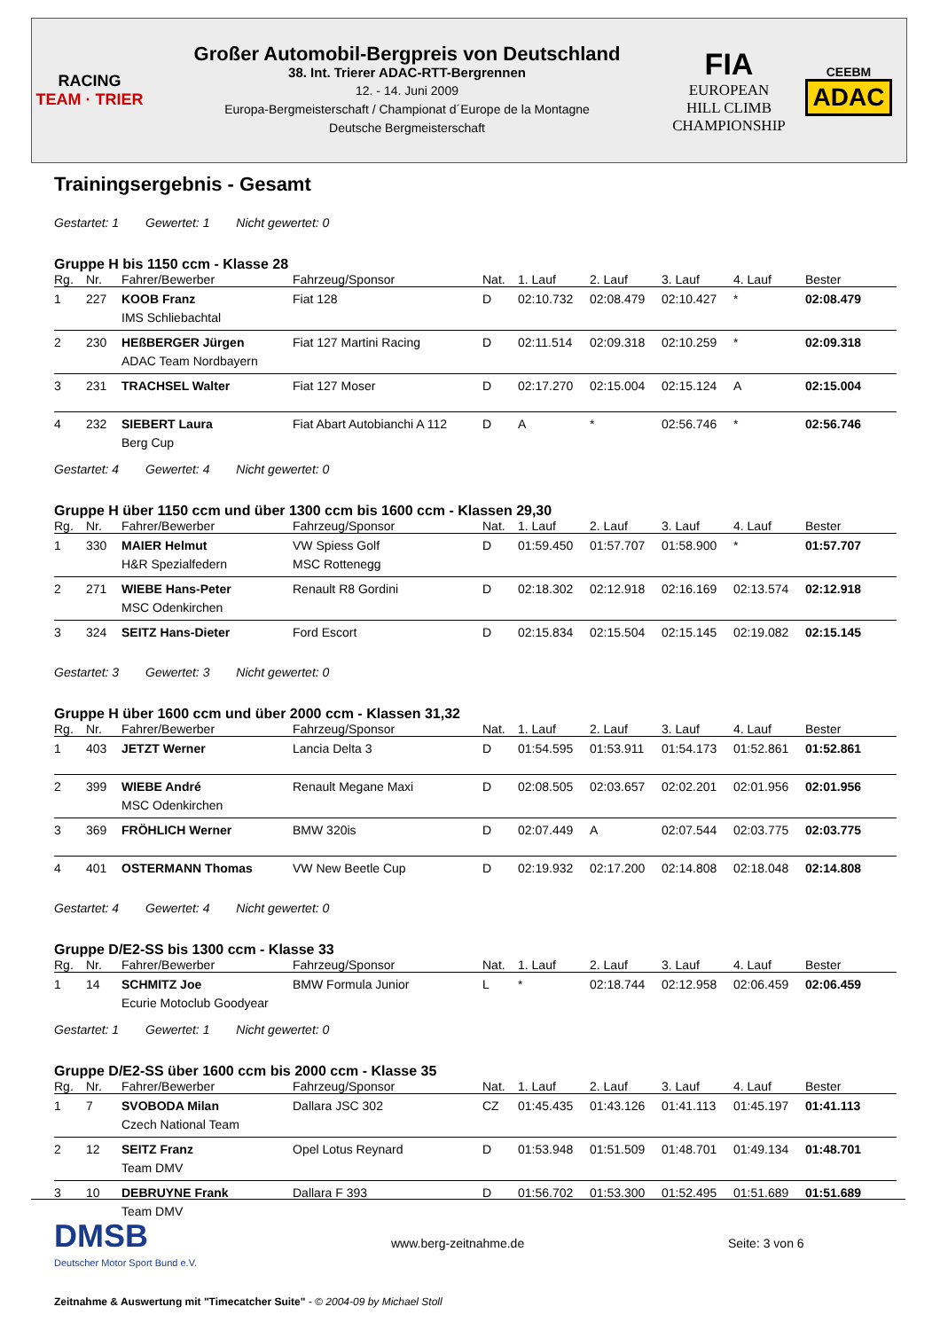RACING
TEAM · TRIER
Großer Automobil-Bergpreis von Deutschland
38. Int. Trierer ADAC-RTT-Bergrennen
12. - 14. Juni 2009
Europa-Bergmeisterschaft / Championat d´Europe de la Montagne
Deutsche Bergmeisterschaft
FIA
EUROPEAN
HILL CLIMB
CHAMPIONSHIP
CEEBM
ADAC
Trainingsergebnis - Gesamt
Gestartet: 1 Gewertet: 1 Nicht gewertet: 0
Gruppe H bis 1150 ccm - Klasse 28
| Rg. | Nr. | Fahrer/Bewerber | Fahrzeug/Sponsor | Nat. | 1. Lauf | 2. Lauf | 3. Lauf | 4. Lauf | Bester |
| --- | --- | --- | --- | --- | --- | --- | --- | --- | --- |
| 1 | 227 | KOOB Franz IMS Schliebachtal | Fiat 128 | D | 02:10.732 | 02:08.479 | 02:10.427 | * | 02:08.479 |
| 2 | 230 | HEßBERGER Jürgen ADAC Team Nordbayern | Fiat 127 Martini Racing | D | 02:11.514 | 02:09.318 | 02:10.259 | * | 02:09.318 |
| 3 | 231 | TRACHSEL Walter | Fiat 127 Moser | D | 02:17.270 | 02:15.004 | 02:15.124 | A | 02:15.004 |
| 4 | 232 | SIEBERT Laura Berg Cup | Fiat Abart Autobianchi A 112 | D | A | * | 02:56.746 | * | 02:56.746 |
Gestartet: 4 Gewertet: 4 Nicht gewertet: 0
Gruppe H über 1150 ccm und über 1300 ccm bis 1600 ccm - Klassen 29,30
| Rg. | Nr. | Fahrer/Bewerber | Fahrzeug/Sponsor | Nat. | 1. Lauf | 2. Lauf | 3. Lauf | 4. Lauf | Bester |
| --- | --- | --- | --- | --- | --- | --- | --- | --- | --- |
| 1 | 330 | MAIER Helmut H&R Spezialfedern | VW Spiess Golf MSC Rottenegg | D | 01:59.450 | 01:57.707 | 01:58.900 | * | 01:57.707 |
| 2 | 271 | WIEBE Hans-Peter MSC Odenkirchen | Renault R8 Gordini | D | 02:18.302 | 02:12.918 | 02:16.169 | 02:13.574 | 02:12.918 |
| 3 | 324 | SEITZ Hans-Dieter | Ford Escort | D | 02:15.834 | 02:15.504 | 02:15.145 | 02:19.082 | 02:15.145 |
Gestartet: 3 Gewertet: 3 Nicht gewertet: 0
Gruppe H über 1600 ccm und über 2000 ccm - Klassen 31,32
| Rg. | Nr. | Fahrer/Bewerber | Fahrzeug/Sponsor | Nat. | 1. Lauf | 2. Lauf | 3. Lauf | 4. Lauf | Bester |
| --- | --- | --- | --- | --- | --- | --- | --- | --- | --- |
| 1 | 403 | JETZT Werner | Lancia Delta 3 | D | 01:54.595 | 01:53.911 | 01:54.173 | 01:52.861 | 01:52.861 |
| 2 | 399 | WIEBE André MSC Odenkirchen | Renault Megane Maxi | D | 02:08.505 | 02:03.657 | 02:02.201 | 02:01.956 | 02:01.956 |
| 3 | 369 | FRÖHLICH Werner | BMW 320is | D | 02:07.449 | A | 02:07.544 | 02:03.775 | 02:03.775 |
| 4 | 401 | OSTERMANN Thomas | VW New Beetle Cup | D | 02:19.932 | 02:17.200 | 02:14.808 | 02:18.048 | 02:14.808 |
Gestartet: 4 Gewertet: 4 Nicht gewertet: 0
Gruppe D/E2-SS bis 1300 ccm - Klasse 33
| Rg. | Nr. | Fahrer/Bewerber | Fahrzeug/Sponsor | Nat. | 1. Lauf | 2. Lauf | 3. Lauf | 4. Lauf | Bester |
| --- | --- | --- | --- | --- | --- | --- | --- | --- | --- |
| 1 | 14 | SCHMITZ Joe Ecurie Motoclub Goodyear | BMW Formula Junior | L | * | 02:18.744 | 02:12.958 | 02:06.459 | 02:06.459 |
Gestartet: 1 Gewertet: 1 Nicht gewertet: 0
Gruppe D/E2-SS über 1600 ccm bis 2000 ccm - Klasse 35
| Rg. | Nr. | Fahrer/Bewerber | Fahrzeug/Sponsor | Nat. | 1. Lauf | 2. Lauf | 3. Lauf | 4. Lauf | Bester |
| --- | --- | --- | --- | --- | --- | --- | --- | --- | --- |
| 1 | 7 | SVOBODA Milan Czech National Team | Dallara JSC 302 | CZ | 01:45.435 | 01:43.126 | 01:41.113 | 01:45.197 | 01:41.113 |
| 2 | 12 | SEITZ Franz Team DMV | Opel Lotus Reynard | D | 01:53.948 | 01:51.509 | 01:48.701 | 01:49.134 | 01:48.701 |
| 3 | 10 | DEBRUYNE Frank Team DMV | Dallara F 393 | D | 01:56.702 | 01:53.300 | 01:52.495 | 01:51.689 | 01:51.689 |
DMSB
Deutscher Motor Sport Bund e.V.
www.berg-zeitnahme.de Seite: 3 von 6
Zeitnahme & Auswertung mit "Timecatcher Suite" - © 2004-09 by Michael Stoll